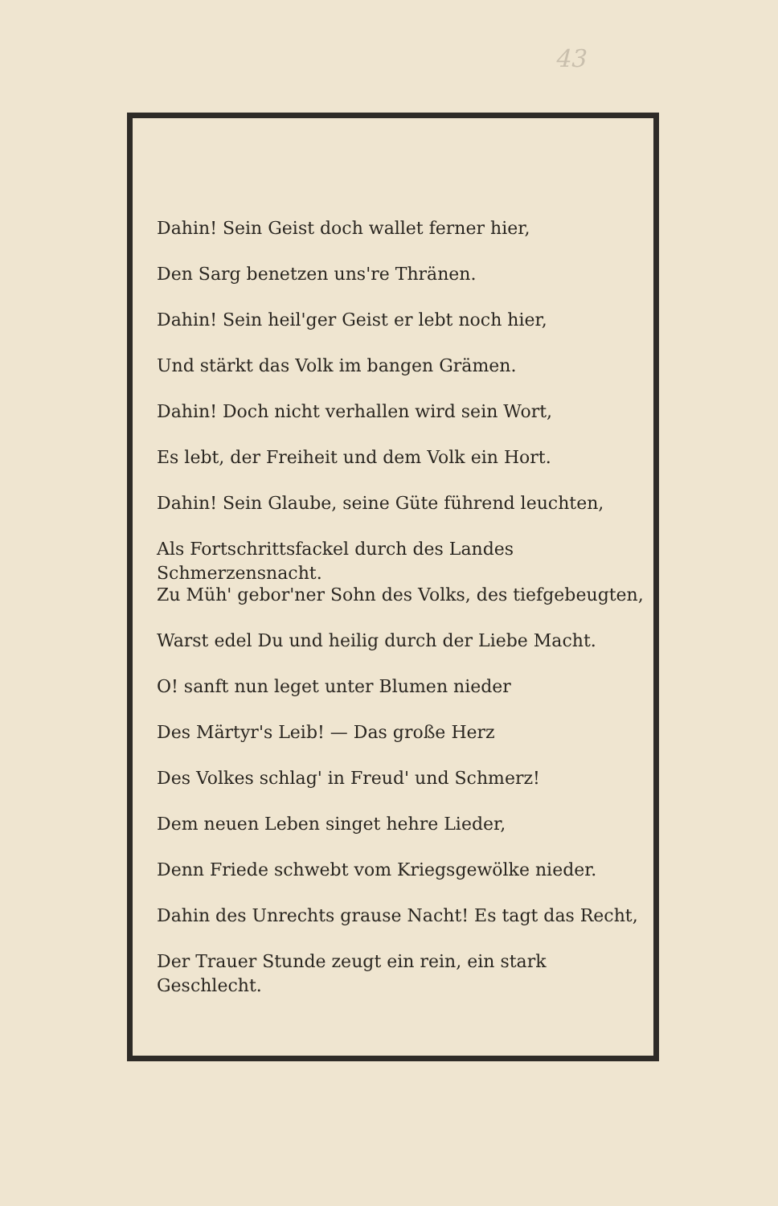43
Dahin! Sein Geist doch wallet ferner hier,
Den Sarg benetzen uns're Thränen.
Dahin! Sein heil'ger Geist er lebt noch hier,
Und stärkt das Volk im bangen Grämen.
Dahin! Doch nicht verhallen wird sein Wort,
Es lebt, der Freiheit und dem Volk ein Hort.
Dahin! Sein Glaube, seine Güte führend leuchten,
Als Fortschrittsfackel durch des Landes Schmerzensnacht.
Zu Müh' gebor'ner Sohn des Volks, des tiefgebeugten,
Warst edel Du und heilig durch der Liebe Macht.
O! sanft nun leget unter Blumen nieder
Des Märtyr's Leib! — Das große Herz
Des Volkes schlag' in Freud' und Schmerz!
Dem neuen Leben singet hehre Lieder,
Denn Friede schwebt vom Kriegsgewölke nieder.
Dahin des Unrechts grause Nacht! Es tagt das Recht,
Der Trauer Stunde zeugt ein rein, ein stark Geschlecht.